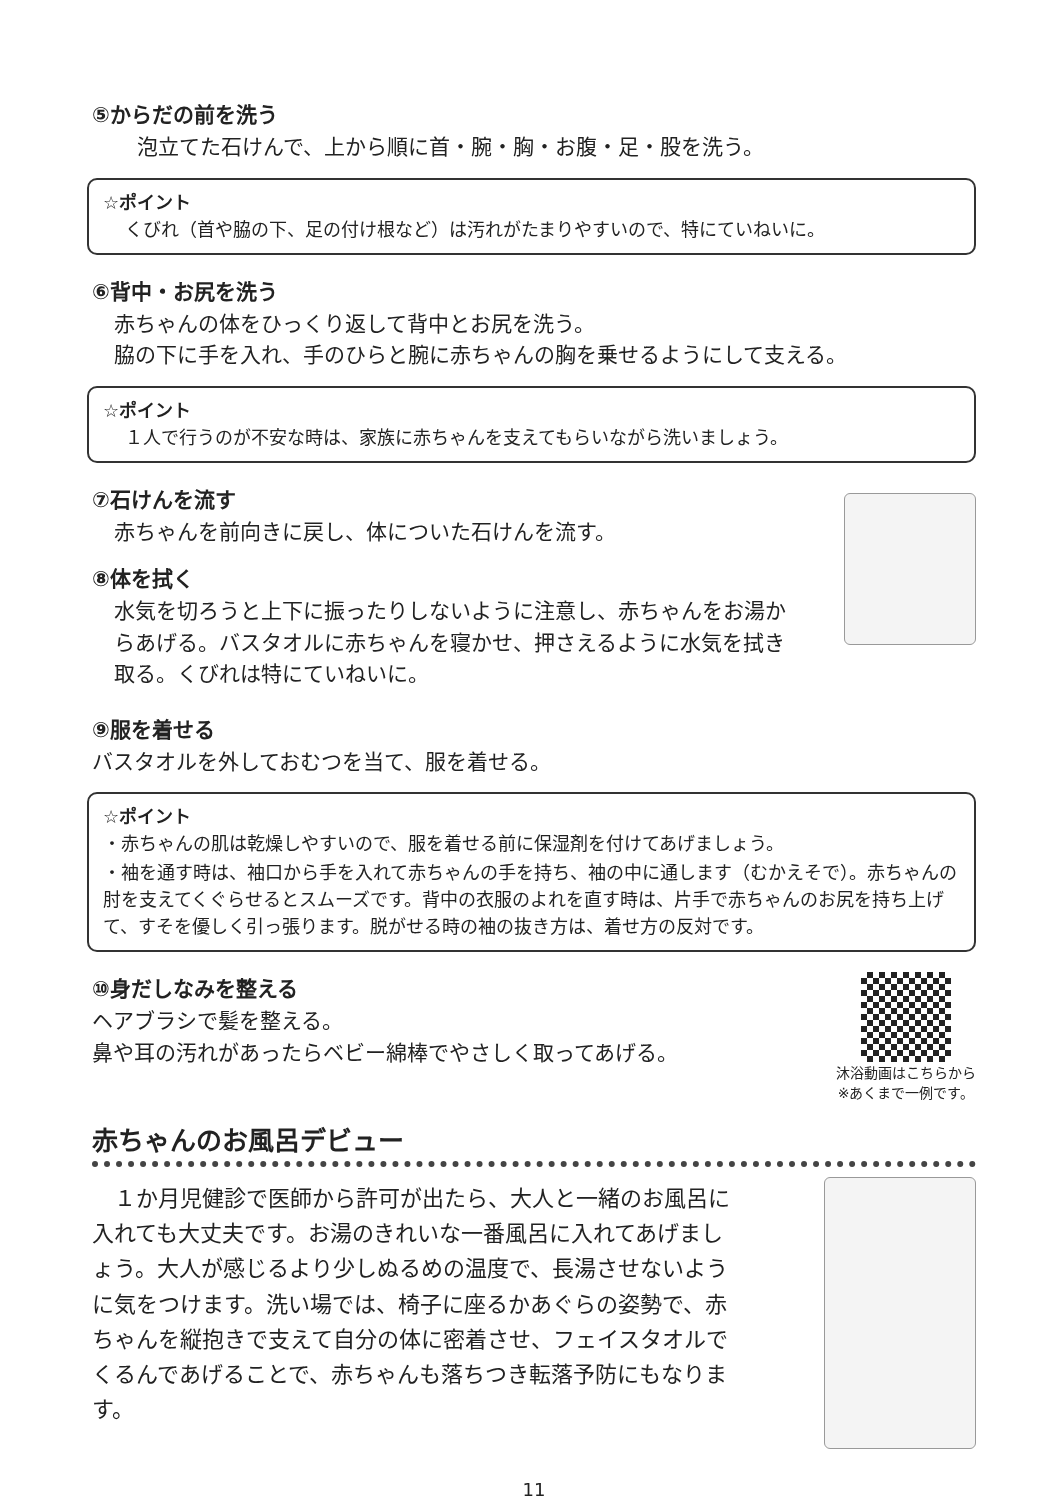⑤からだの前を洗う
泡立てた石けんで、上から順に首・腕・胸・お腹・足・股を洗う。
☆ポイント
くびれ（首や脇の下、足の付け根など）は汚れがたまりやすいので、特にていねいに。
⑥背中・お尻を洗う
赤ちゃんの体をひっくり返して背中とお尻を洗う。
脇の下に手を入れ、手のひらと腕に赤ちゃんの胸を乗せるようにして支える。
☆ポイント
１人で行うのが不安な時は、家族に赤ちゃんを支えてもらいながら洗いましょう。
⑦石けんを流す
赤ちゃんを前向きに戻し、体についた石けんを流す。
⑧体を拭く
水気を切ろうと上下に振ったりしないように注意し、赤ちゃんをお湯からあげる。バスタオルに赤ちゃんを寝かせ、押さえるように水気を拭き取る。くびれは特にていねいに。
⑨服を着せる
バスタオルを外しておむつを当て、服を着せる。
☆ポイント
・赤ちゃんの肌は乾燥しやすいので、服を着せる前に保湿剤を付けてあげましょう。
・袖を通す時は、袖口から手を入れて赤ちゃんの手を持ち、袖の中に通します（むかえそで）。赤ちゃんの肘を支えてくぐらせるとスムーズです。背中の衣服のよれを直す時は、片手で赤ちゃんのお尻を持ち上げて、すそを優しく引っ張ります。脱がせる時の袖の抜き方は、着せ方の反対です。
⑩身だしなみを整える
ヘアブラシで髪を整える。
鼻や耳の汚れがあったらベビー綿棒でやさしく取ってあげる。
沐浴動画はこちらから
※あくまで一例です。
赤ちゃんのお風呂デビュー
　１か月児健診で医師から許可が出たら、大人と一緒のお風呂に入れても大丈夫です。お湯のきれいな一番風呂に入れてあげましょう。大人が感じるより少しぬるめの温度で、長湯させないように気をつけます。洗い場では、椅子に座るかあぐらの姿勢で、赤ちゃんを縦抱きで支えて自分の体に密着させ、フェイスタオルでくるんであげることで、赤ちゃんも落ちつき転落予防にもなります。
11